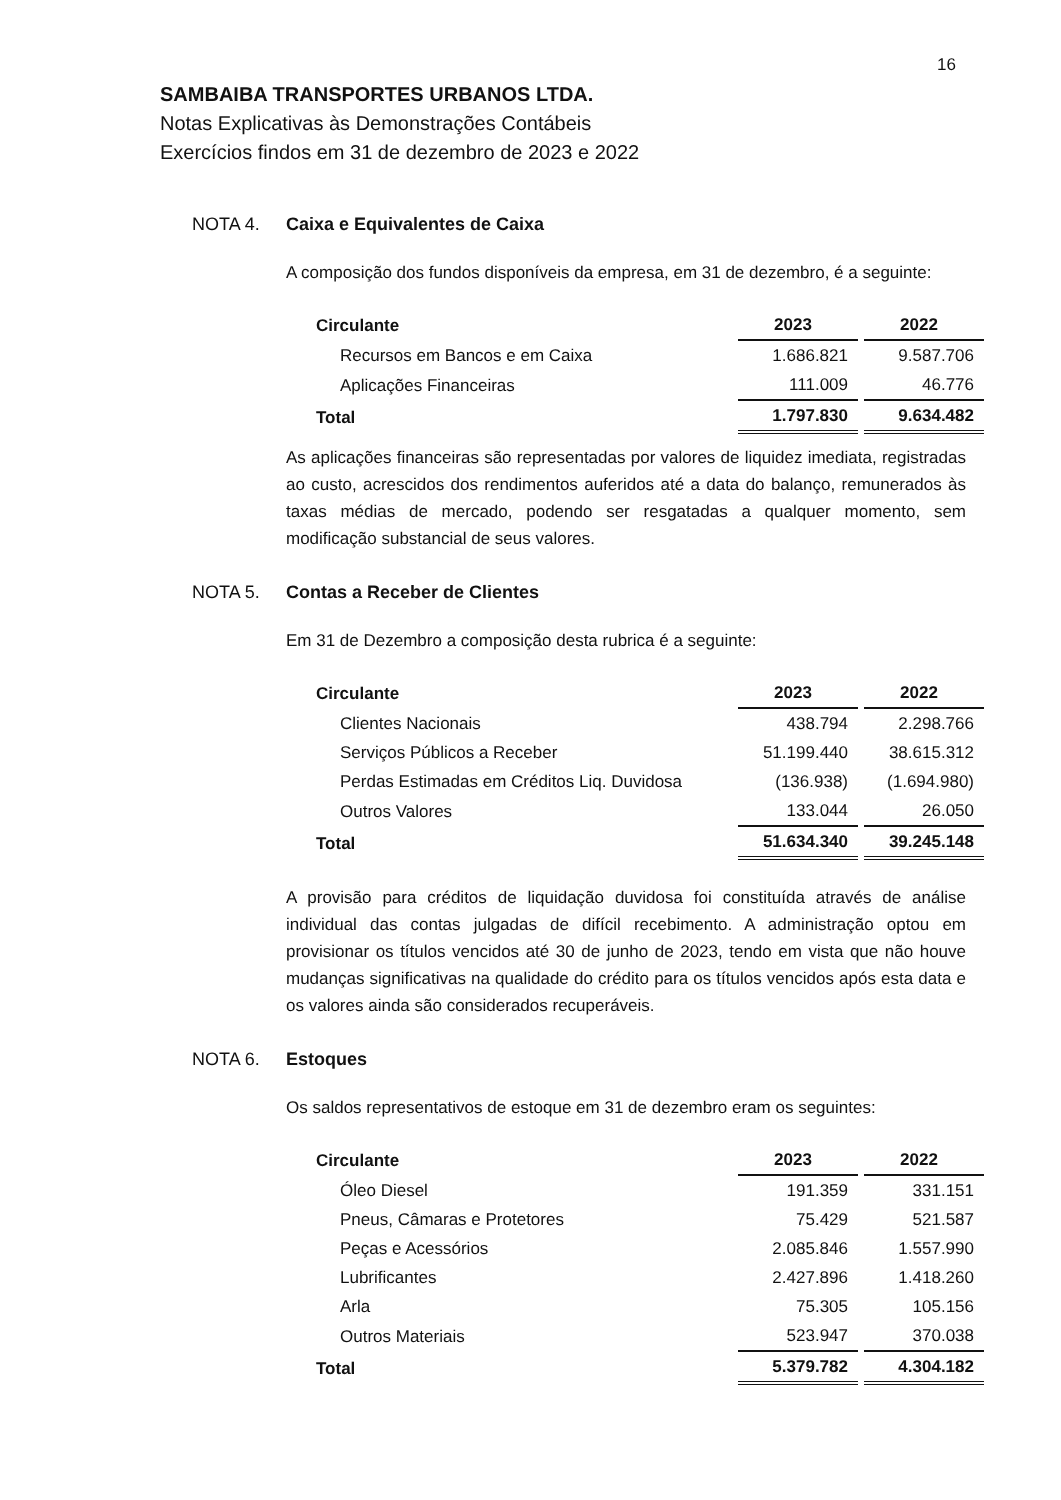16
SAMBAIBA TRANSPORTES URBANOS LTDA.
Notas Explicativas às Demonstrações Contábeis
Exercícios findos em 31 de dezembro de 2023 e 2022
NOTA 4. Caixa e Equivalentes de Caixa
A composição dos fundos disponíveis da empresa, em 31 de dezembro, é a seguinte:
| Circulante | 2023 | 2022 |
| --- | --- | --- |
| Recursos em Bancos e em Caixa | 1.686.821 | 9.587.706 |
| Aplicações Financeiras | 111.009 | 46.776 |
| Total | 1.797.830 | 9.634.482 |
As aplicações financeiras são representadas por valores de liquidez imediata, registradas ao custo, acrescidos dos rendimentos auferidos até a data do balanço, remunerados às taxas médias de mercado, podendo ser resgatadas a qualquer momento, sem modificação substancial de seus valores.
NOTA 5. Contas a Receber de Clientes
Em 31 de Dezembro a composição desta rubrica é a seguinte:
| Circulante | 2023 | 2022 |
| --- | --- | --- |
| Clientes Nacionais | 438.794 | 2.298.766 |
| Serviços Públicos a Receber | 51.199.440 | 38.615.312 |
| Perdas Estimadas em Créditos Liq. Duvidosa | (136.938) | (1.694.980) |
| Outros Valores | 133.044 | 26.050 |
| Total | 51.634.340 | 39.245.148 |
A provisão para créditos de liquidação duvidosa foi constituída através de análise individual das contas julgadas de difícil recebimento. A administração optou em provisionar os títulos vencidos até 30 de junho de 2023, tendo em vista que não houve mudanças significativas na qualidade do crédito para os títulos vencidos após esta data e os valores ainda são considerados recuperáveis.
NOTA 6. Estoques
Os saldos representativos de estoque em 31 de dezembro eram os seguintes:
| Circulante | 2023 | 2022 |
| --- | --- | --- |
| Óleo Diesel | 191.359 | 331.151 |
| Pneus, Câmaras e Protetores | 75.429 | 521.587 |
| Peças e Acessórios | 2.085.846 | 1.557.990 |
| Lubrificantes | 2.427.896 | 1.418.260 |
| Arla | 75.305 | 105.156 |
| Outros Materiais | 523.947 | 370.038 |
| Total | 5.379.782 | 4.304.182 |